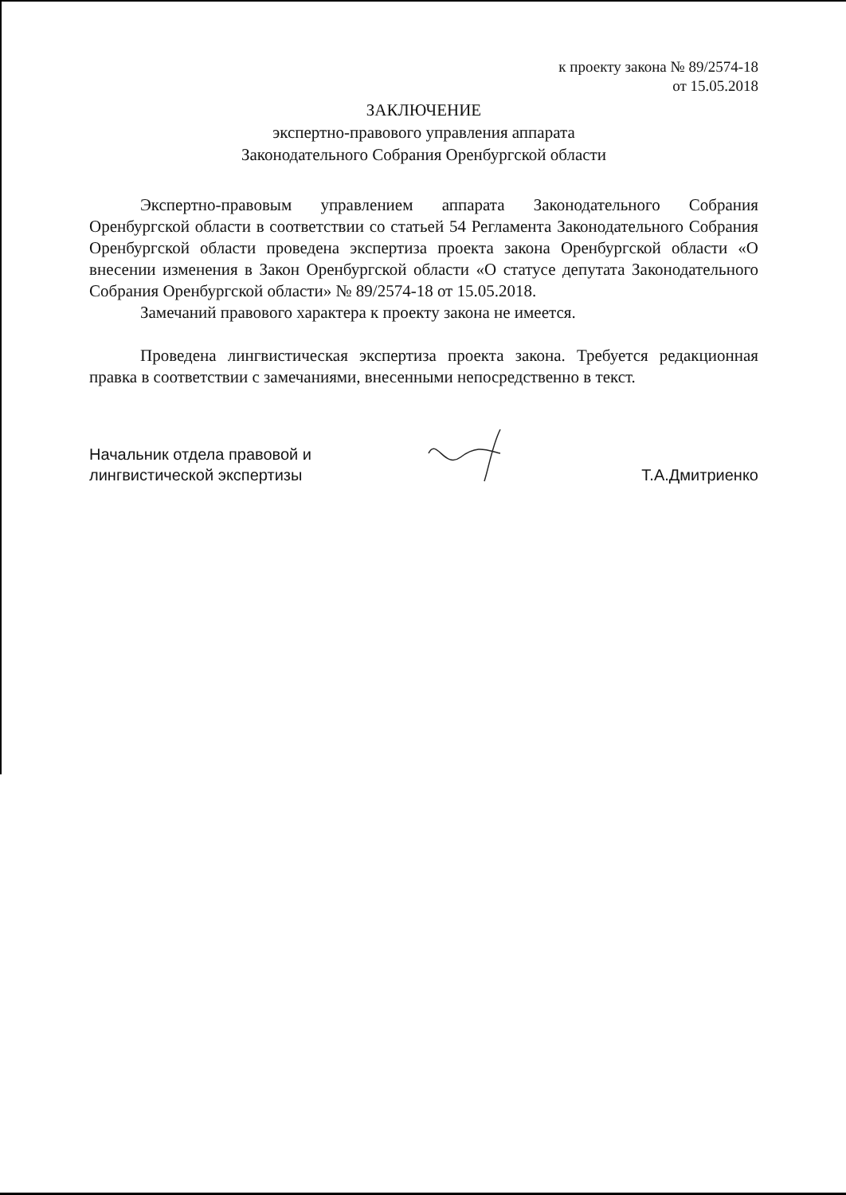к проекту закона № 89/2574-18
от 15.05.2018
ЗАКЛЮЧЕНИЕ
экспертно-правового управления аппарата
Законодательного Собрания Оренбургской области
Экспертно-правовым управлением аппарата Законодательного Собрания Оренбургской области в соответствии со статьей 54 Регламента Законодательного Собрания Оренбургской области проведена экспертиза проекта закона Оренбургской области «О внесении изменения в Закон Оренбургской области «О статусе депутата Законодательного Собрания Оренбургской области» № 89/2574-18 от 15.05.2018.
Замечаний правового характера к проекту закона не имеется.
Проведена лингвистическая экспертиза проекта закона. Требуется редакционная правка в соответствии с замечаниями, внесенными непосредственно в текст.
Начальник отдела правовой и
лингвистической экспертизы
Т.А.Дмитриенко